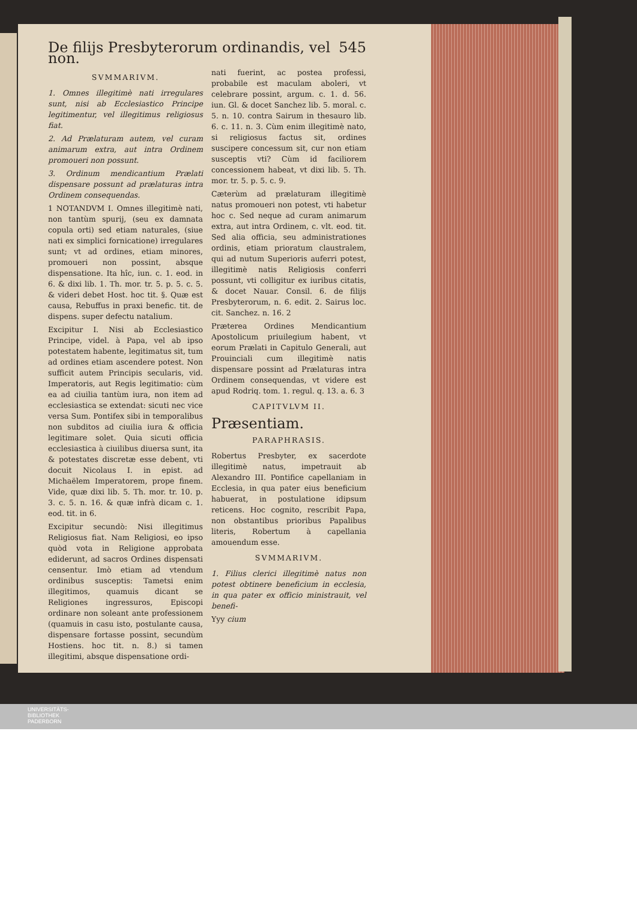De filijs Presbyterorum ordinandis, vel non. 545
SVMMARIVM.
1. Omnes illegitimè nati irregulares sunt, nisi ab Ecclesiastico Principe legitimentur, vel illegitimus religiosus fiat.
2. Ad Prælaturam autem, vel curam animarum extra, aut intra Ordinem promoueri non possunt.
3. Ordinum mendicantium Prælati dispensare possunt ad prælaturas intra Ordinem consequendas.
1 NOTANDVM I. Omnes illegitimè nati, non tantùm spurij, (seu ex damnata copula orti) sed etiam naturales, (siue nati ex simplici fornicatione) irregulares sunt; vt ad ordines, etiam minores, promoueri non possint, absque dispensatione. Ita hîc, iun. c. 1. eod. in 6. & dixi lib. 1. Th. mor. tr. 5. p. 5. c. 5. & videri debet Host. hoc tit. §. Quæ est causa, Rebuffus in praxi benefic. tit. de dispens. super defectu natalium.
Excipitur I. Nisi ab Ecclesiastico Principe, videl. à Papa, vel ab ipso potestatem habente, legitimatus sit, tum ad ordines etiam ascendere potest. Non sufficit autem Principis secularis, vid. Imperatoris, aut Regis legitimatio: cùm ea ad ciuilia tantùm iura, non item ad ecclesiastica se extendat: sicuti nec vice versa Sum. Pontifex sibi in temporalibus non subditos ad ciuilia iura & officia legitimare solet. Quia sicuti officia ecclesiastica à ciuilibus diuersa sunt, ita & potestates discretæ esse debent, vti docuit Nicolaus I. in epist. ad Michaëlem Imperatorem, prope finem. Vide, quæ dixi lib. 5. Th. mor. tr. 10. p. 3. c. 5. n. 16. & quæ infrà dicam c. 1. eod. tit. in 6.
Excipitur secundò: Nisi illegitimus Religiosus fiat. Nam Religiosi, eo ipso quòd vota in Religione approbata ediderunt, ad sacros Ordines dispensati censentur. Imò etiam ad vtendum ordinibus susceptis: Tametsi enim illegitimos, quamuis dicant se Religiones ingressuros, Episcopi ordinare non soleant ante professionem (quamuis in casu isto, postulante causa, dispensare fortasse possint, secundùm Hostiens. hoc tit. n. 8.) si tamen illegitimi, absque dispensatione ordi-
nati fuerint, ac postea professi, probabile est maculam aboleri, vt celebrare possint, argum. c. 1. d. 56. iun. Gl. & docet Sanchez lib. 5. moral. c. 5. n. 10. contra Sairum in thesauro lib. 6. c. 11. n. 3. Cùm enim illegitimè nato, si religiosus factus sit, ordines suscipere concessum sit, cur non etiam susceptis vti? Cùm id faciliorem concessionem habeat, vt dixi lib. 5. Th. mor. tr. 5. p. 5. c. 9.
Cæterùm ad prælaturam illegitimè natus promoueri non potest, vti habetur hoc c. Sed neque ad curam animarum extra, aut intra Ordinem, c. vlt. eod. tit. Sed alia officia, seu administrationes ordinis, etiam prioratum claustralem, qui ad nutum Superioris auferri potest, illegitimè natis Religiosis conferri possunt, vti colligitur ex iuribus citatis, & docet Nauar. Consil. 6. de filijs Presbyterorum, n. 6. edit. 2. Sairus loc. cit. Sanchez. n. 16. 2
Præterea Ordines Mendicantium Apostolicum priuilegium habent, vt eorum Prælati in Capitulo Generali, aut Prouinciali cum illegitimè natis dispensare possint ad Prælaturas intra Ordinem consequendas, vt videre est apud Rodriq. tom. 1. regul. q. 13. a. 6. 3
CAPITVLVM II.
Præsentiam.
PARAPHRASIS.
Robertus Presbyter, ex sacerdote illegitimè natus, impetrauit ab Alexandro III. Pontifice capellaniam in Ecclesia, in qua pater eius beneficium habuerat, in postulatione idipsum reticens. Hoc cognito, rescribit Papa, non obstantibus prioribus Papalibus literis, Robertum à capellania amouendum esse.
SVMMARIVM.
1. Filius clerici illegitimè natus non potest obtinere beneficium in ecclesia, in qua pater ex officio ministrauit, vel benefi-
Yyy cium
UNIVERSITÄTS-
BIBLIOTHEK
PADERBORN